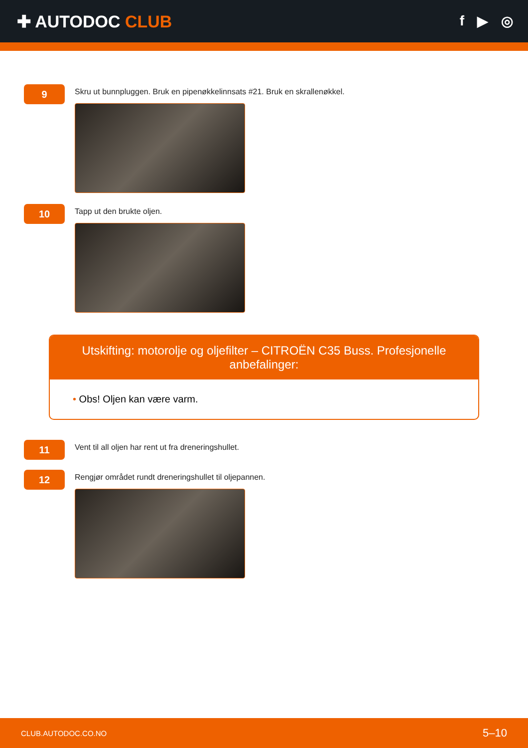✚ AUTODOC CLUB
f ▶ ◎
9
Skru ut bunnpluggen. Bruk en pipenøkkelinnsats #21. Bruk en skrallenøkkel.
10
Tapp ut den brukte oljen.
Utskifting: motorolje og oljefilter – CITROËN C35 Buss. Profesjonelle anbefalinger:
• Obs! Oljen kan være varm.
11
Vent til all oljen har rent ut fra dreneringshullet.
12
Rengjør området rundt dreneringshullet til oljepannen.
CLUB.AUTODOC.CO.NO 5–10